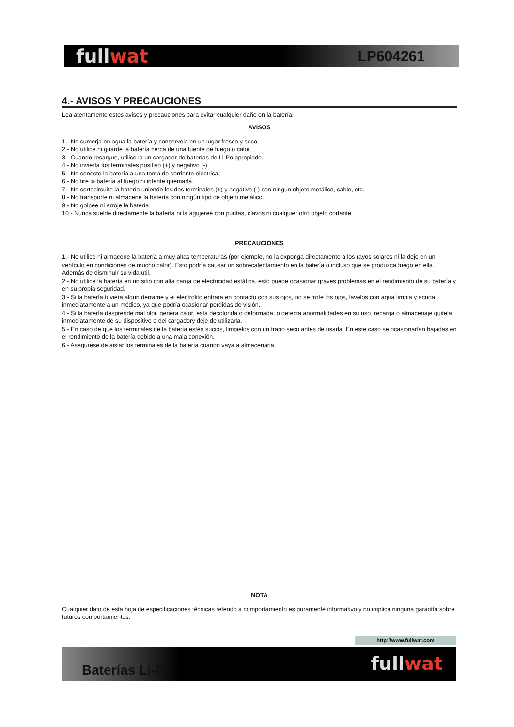fullwat
LP604261
4.- AVISOS Y PRECAUCIONES
Lea atentamente estos avisos y precauciones para evitar cualquier daño en la batería:
AVISOS
1.- No sumerja en agua la batería y conservela en un lugar fresco y seco.
2.- No utilice ni guarde la batería cerca de una fuente de fuego o calor.
3.- Cuando recargue, utilice la un cargador de baterías de Li-Po apropiado.
4.- No invierta los terminales positivo (+) y negativo (-).
5.- No conecte la batería a una toma de corriente eléctrica.
6.- No tire la batería al fuego ni intente quemarla.
7.- No cortocircuite la batería uniendo los dos terminales (+) y negativo (-) con ningun objeto metálico, cable, etc.
8.- No transporte ni almacene la batería con ningún tipo de objeto metálico.
9.- No golpee ni arroje la batería.
10.- Nunca suelde directamente la batería ni la agujeree con puntas, clavos ni cualquier otro objeto cortante.
PRECAUCIONES
1.- No utilice ni almacene la batería a muy altas temperaturas (por ejemplo, no la exponga directamente a los rayos solares ni la deje en un vehículo en condiciones de mucho calor). Esto podría causar un sobrecalentamiento en la batería o incluso que se produzca fuego en ella. Además de disminuir su vida util.
2.- No utilice la batería en un sitio con alta carga de electricidad estática, esto puede ocasionar graves problemas en el rendimiento de su batería y en su propia seguridad.
3.- Si la batería tuviera algun derrame y el electrolito entrara en contacto con sus ojos, no se frote los ojos, lavelos con agua limpia y acuda inmediatamente a un médico, ya que podría ocasionar perdidas de visión.
4.- Si la batería desprende mal olor, genera calor, esta decolorida o deformada, o detecta anormalidades en su uso, recarga o almacenaje quitela inmediatamente de su dispositivo o del cargadory deje de utilizarla.
5.- En caso de que los terminales de la batería estén sucios, limpielos con un trapo seco antes de usarla. En este caso se ocasionarían bajadas en el rendimiento de la batería debido a una mala conexión.
6.- Asegurese de aislar los terminales de la batería cuando vaya a almacenarla.
NOTA
Cualquier dato de esta hoja de especificaciones técnicas referido a comportamiento es puramente informativo y no implica ninguna garantía sobre futuros comportamientos.
http://www.fullwat.com
Baterías Li-Po
fullwat